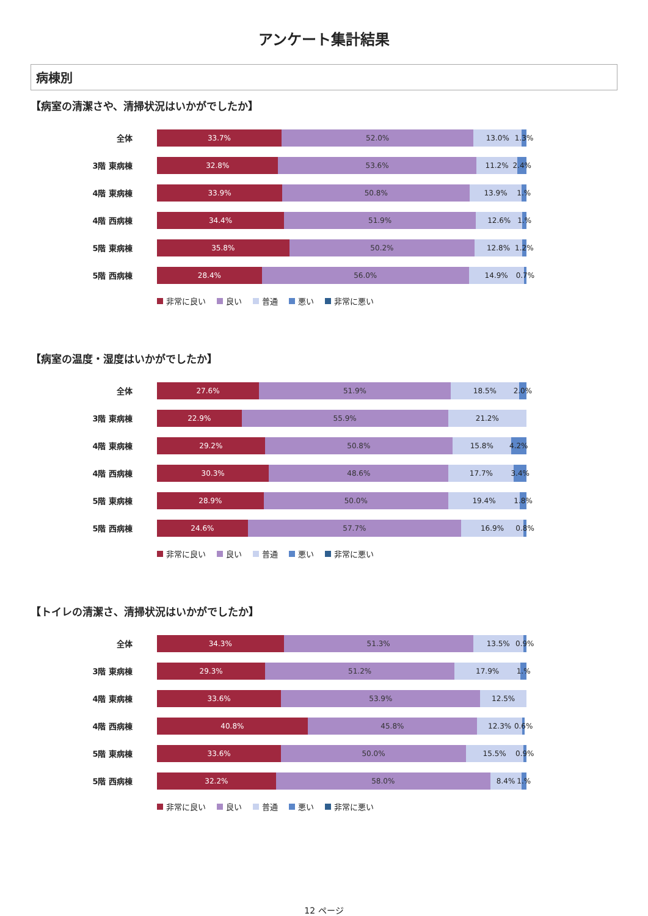アンケート集計結果
病棟別
【病室の清潔さや、清掃状況はいかがでしたか】
全体
33.7% 52.0% 13.0% 1.3%
3階 東病棟
32.8% 53.6% 11.2% 2.4%
4階 東病棟
33.9% 50.8% 13.9% 1.%
4階 西病棟
34.4% 51.9% 12.6% 1.%
5階 東病棟
35.8% 50.2% 12.8% 1.2%
5階 西病棟
28.4% 56.0% 14.9% 0.7%
非常に良い 良い 普通 悪い 非常に悪い
【病室の温度・湿度はいかがでしたか】
全体
27.6% 51.9% 18.5% 2.0%
3階 東病棟
22.9% 55.9% 21.2%
4階 東病棟
29.2% 50.8% 15.8% 4.2%
4階 西病棟
30.3% 48.6% 17.7% 3.4%
5階 東病棟
28.9% 50.0% 19.4% 1.8%
5階 西病棟
24.6% 57.7% 16.9% 0.8%
非常に良い 良い 普通 悪い 非常に悪い
【トイレの清潔さ、清掃状況はいかがでしたか】
全体
34.3% 51.3% 13.5% 0.9%
3階 東病棟
29.3% 51.2% 17.9% 1.%
4階 東病棟
33.6% 53.9% 12.5%
4階 西病棟
40.8% 45.8% 12.3% 0.6%
5階 東病棟
33.6% 50.0% 15.5% 0.9%
5階 西病棟
32.2% 58.0% 8.4% 1.%
非常に良い 良い 普通 悪い 非常に悪い
12 ページ